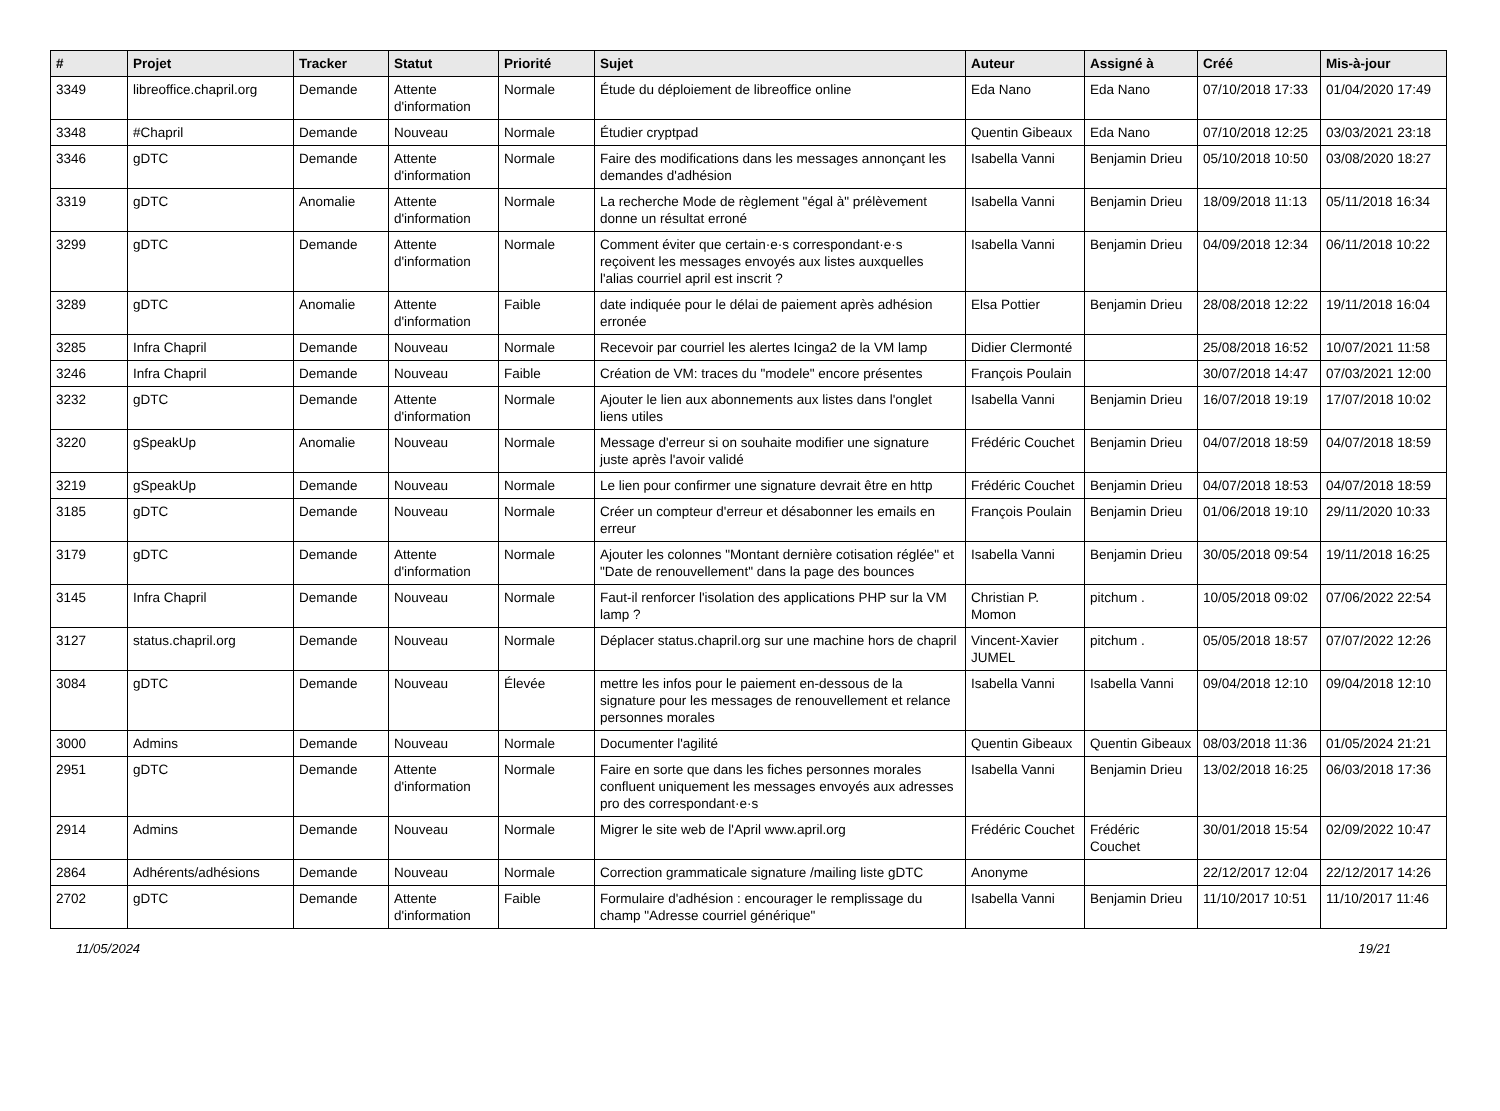| # | Projet | Tracker | Statut | Priorité | Sujet | Auteur | Assigné à | Créé | Mis-à-jour |
| --- | --- | --- | --- | --- | --- | --- | --- | --- | --- |
| 3349 | libreoffice.chapril.org | Demande | Attente d'information | Normale | Étude du déploiement de libreoffice online | Eda Nano | Eda Nano | 07/10/2018 17:33 | 01/04/2020 17:49 |
| 3348 | #Chapril | Demande | Nouveau | Normale | Étudier cryptpad | Quentin Gibeaux | Eda Nano | 07/10/2018 12:25 | 03/03/2021 23:18 |
| 3346 | gDTC | Demande | Attente d'information | Normale | Faire des modifications dans les messages annonçant les demandes d'adhésion | Isabella Vanni | Benjamin Drieu | 05/10/2018 10:50 | 03/08/2020 18:27 |
| 3319 | gDTC | Anomalie | Attente d'information | Normale | La recherche Mode de règlement "égal à" prélèvement donne un résultat erroné | Isabella Vanni | Benjamin Drieu | 18/09/2018 11:13 | 05/11/2018 16:34 |
| 3299 | gDTC | Demande | Attente d'information | Normale | Comment éviter que certain·e·s correspondant·e·s reçoivent les messages envoyés aux listes auxquelles l'alias courriel april est inscrit ? | Isabella Vanni | Benjamin Drieu | 04/09/2018 12:34 | 06/11/2018 10:22 |
| 3289 | gDTC | Anomalie | Attente d'information | Faible | date indiquée pour le délai de paiement après adhésion erronée | Elsa Pottier | Benjamin Drieu | 28/08/2018 12:22 | 19/11/2018 16:04 |
| 3285 | Infra Chapril | Demande | Nouveau | Normale | Recevoir par courriel les alertes Icinga2 de la VM lamp | Didier Clermonté | | 25/08/2018 16:52 | 10/07/2021 11:58 |
| 3246 | Infra Chapril | Demande | Nouveau | Faible | Création de VM: traces du "modele" encore présentes | François Poulain | | 30/07/2018 14:47 | 07/03/2021 12:00 |
| 3232 | gDTC | Demande | Attente d'information | Normale | Ajouter le lien aux abonnements aux listes dans l'onglet liens utiles | Isabella Vanni | Benjamin Drieu | 16/07/2018 19:19 | 17/07/2018 10:02 |
| 3220 | gSpeakUp | Anomalie | Nouveau | Normale | Message d'erreur si on souhaite modifier une signature juste après l'avoir validé | Frédéric Couchet | Benjamin Drieu | 04/07/2018 18:59 | 04/07/2018 18:59 |
| 3219 | gSpeakUp | Demande | Nouveau | Normale | Le lien pour confirmer une signature devrait être en http | Frédéric Couchet | Benjamin Drieu | 04/07/2018 18:53 | 04/07/2018 18:59 |
| 3185 | gDTC | Demande | Nouveau | Normale | Créer un compteur d'erreur et désabonner les emails en erreur | François Poulain | Benjamin Drieu | 01/06/2018 19:10 | 29/11/2020 10:33 |
| 3179 | gDTC | Demande | Attente d'information | Normale | Ajouter les colonnes "Montant dernière cotisation réglée" et "Date de renouvellement" dans la page des bounces | Isabella Vanni | Benjamin Drieu | 30/05/2018 09:54 | 19/11/2018 16:25 |
| 3145 | Infra Chapril | Demande | Nouveau | Normale | Faut-il renforcer l'isolation des applications PHP sur la VM lamp ? | Christian P. Momon | pitchum . | 10/05/2018 09:02 | 07/06/2022 22:54 |
| 3127 | status.chapril.org | Demande | Nouveau | Normale | Déplacer status.chapril.org sur une machine hors de chapril | Vincent-Xavier JUMEL | pitchum . | 05/05/2018 18:57 | 07/07/2022 12:26 |
| 3084 | gDTC | Demande | Nouveau | Élevée | mettre les infos pour le paiement en-dessous de la signature pour les messages de renouvellement et relance personnes morales | Isabella Vanni | Isabella Vanni | 09/04/2018 12:10 | 09/04/2018 12:10 |
| 3000 | Admins | Demande | Nouveau | Normale | Documenter l'agilité | Quentin Gibeaux | Quentin Gibeaux | 08/03/2018 11:36 | 01/05/2024 21:21 |
| 2951 | gDTC | Demande | Attente d'information | Normale | Faire en sorte que dans les fiches personnes morales confluent uniquement les messages envoyés aux adresses pro des correspondant·e·s | Isabella Vanni | Benjamin Drieu | 13/02/2018 16:25 | 06/03/2018 17:36 |
| 2914 | Admins | Demande | Nouveau | Normale | Migrer le site web de l'April www.april.org | Frédéric Couchet | Frédéric Couchet | 30/01/2018 15:54 | 02/09/2022 10:47 |
| 2864 | Adhérents/adhésions | Demande | Nouveau | Normale | Correction grammaticale signature /mailing liste gDTC | Anonyme | | 22/12/2017 12:04 | 22/12/2017 14:26 |
| 2702 | gDTC | Demande | Attente d'information | Faible | Formulaire d'adhésion : encourager le remplissage du champ "Adresse courriel générique" | Isabella Vanni | Benjamin Drieu | 11/10/2017 10:51 | 11/10/2017 11:46 |
11/05/2024 19/21